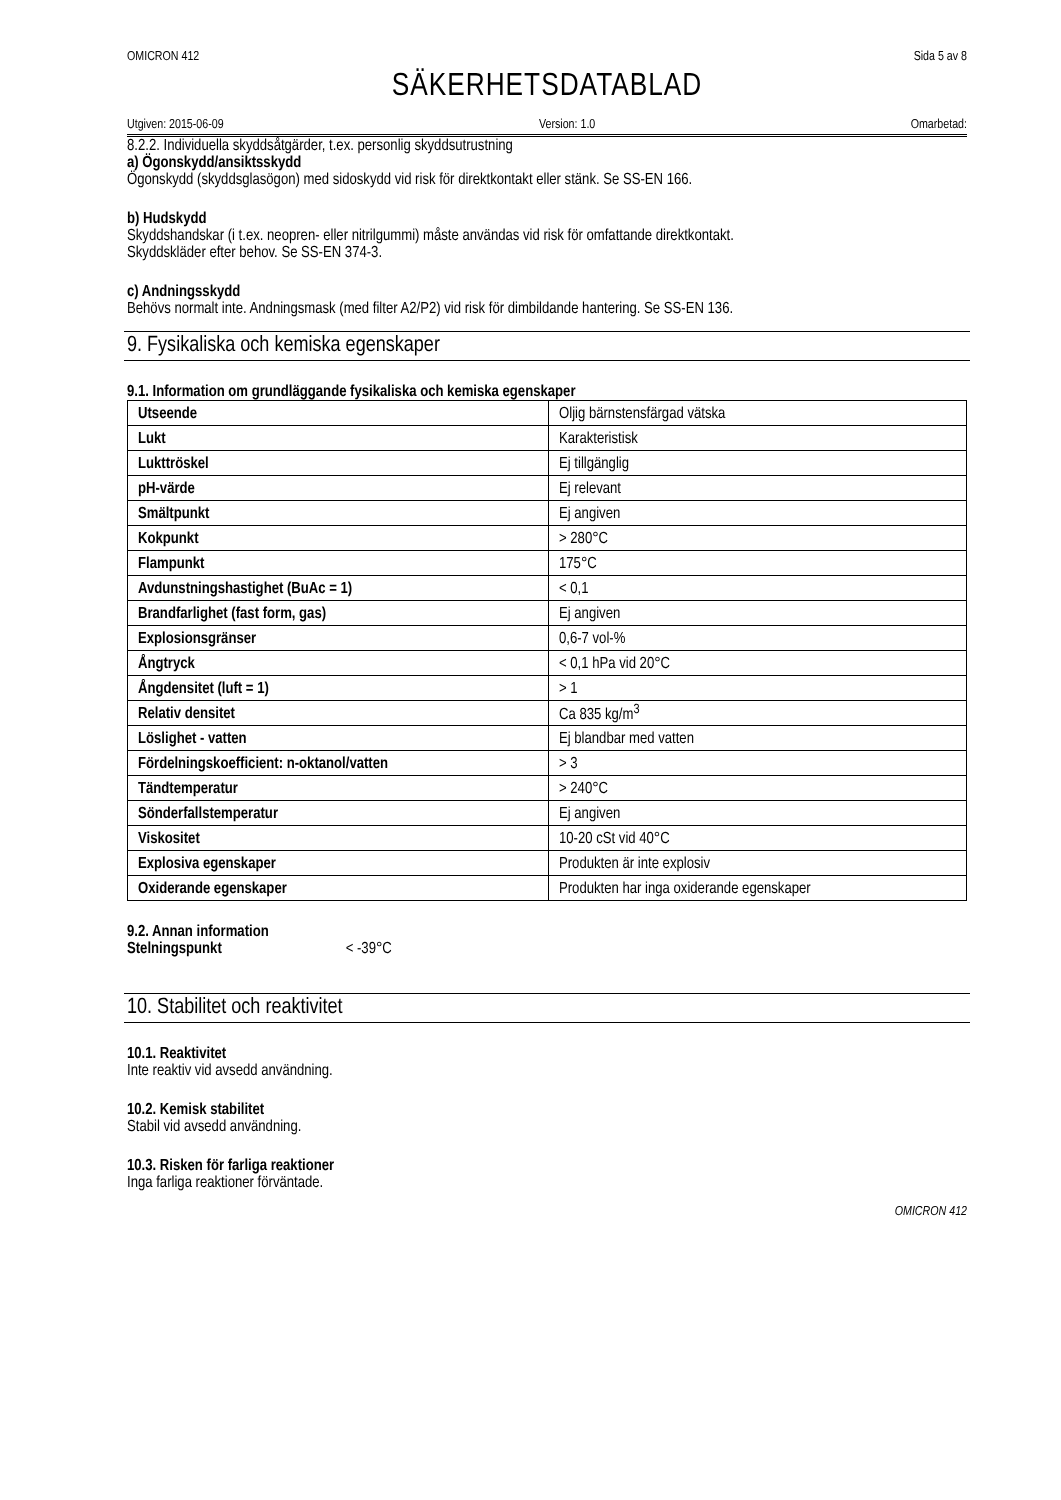OMICRON 412 Sida 5 av 8
SÄKERHETSDATABLAD
Utgiven: 2015-06-09 Version: 1.0 Omarbetad:
8.2.2. Individuella skyddsåtgärder, t.ex. personlig skyddsutrustning
a) Ögonskydd/ansiktsskydd
Ögonskydd (skyddsglasögon) med sidoskydd vid risk för direktkontakt eller stänk. Se SS-EN 166.
b) Hudskydd
Skyddshandskar (i t.ex. neopren- eller nitrilgummi) måste användas vid risk för omfattande direktkontakt.
Skyddskläder efter behov. Se SS-EN 374-3.
c) Andningsskydd
Behövs normalt inte. Andningsmask (med filter A2/P2) vid risk för dimbildande hantering. Se SS-EN 136.
9. Fysikaliska och kemiska egenskaper
9.1. Information om grundläggande fysikaliska och kemiska egenskaper
| Utseende | Oljig bärnstensfärgad vätska |
| Lukt | Karakteristisk |
| Lukttröskel | Ej tillgänglig |
| pH-värde | Ej relevant |
| Smältpunkt | Ej angiven |
| Kokpunkt | > 280°C |
| Flampunkt | 175°C |
| Avdunstningshastighet (BuAc = 1) | < 0,1 |
| Brandfarlighet (fast form, gas) | Ej angiven |
| Explosionsgränser | 0,6-7 vol-% |
| Ångtryck | < 0,1 hPa vid 20°C |
| Ångdensitet (luft = 1) | > 1 |
| Relativ densitet | Ca 835 kg/m<sup>3</sup> |
| Löslighet - vatten | Ej blandbar med vatten |
| Fördelningskoefficient: n-oktanol/vatten | > 3 |
| Tändtemperatur | > 240°C |
| Sönderfallstemperatur | Ej angiven |
| Viskositet | 10-20 cSt vid 40°C |
| Explosiva egenskaper | Produkten är inte explosiv |
| Oxiderande egenskaper | Produkten har inga oxiderande egenskaper |
9.2. Annan information
Stelningspunkt < -39°C
10. Stabilitet och reaktivitet
10.1. Reaktivitet
Inte reaktiv vid avsedd användning.
10.2. Kemisk stabilitet
Stabil vid avsedd användning.
10.3. Risken för farliga reaktioner
Inga farliga reaktioner förväntade.
OMICRON 412